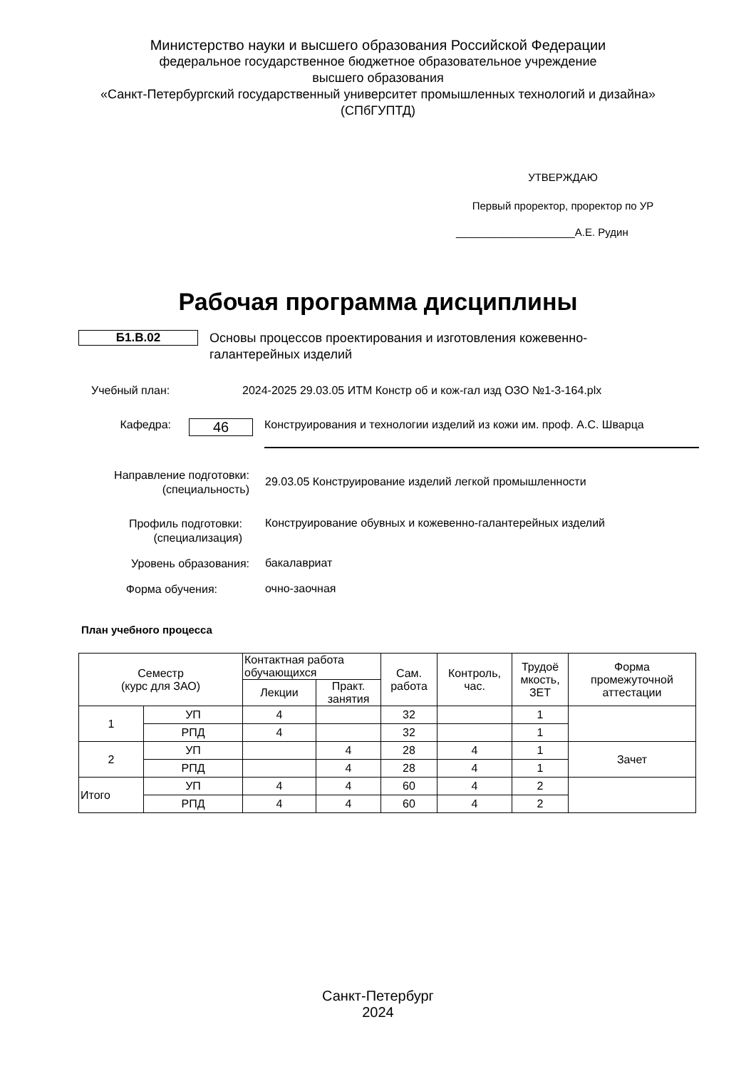Министерство науки и высшего образования Российской Федерации
федеральное государственное бюджетное образовательное учреждение
высшего образования
«Санкт-Петербургский государственный университет промышленных технологий и дизайна»
(СПбГУПТД)
УТВЕРЖДАЮ
Первый проректор, проректор по УР
____________________А.Е. Рудин
Рабочая программа дисциплины
Б1.В.02
Основы процессов проектирования и изготовления кожевенно-галантерейных изделий
Учебный план: 2024-2025 29.03.05 ИТМ Констр об и кож-гал изд ОЗО №1-3-164.plx
Кафедра:
46
Конструирования и технологии изделий из кожи им. проф. А.С. Шварца
Направление подготовки:
(специальность)
29.03.05 Конструирование изделий легкой промышленности
Профиль подготовки:
(специализация)
Конструирование обувных и кожевенно-галантерейных изделий
Уровень образования:
бакалавриат
Форма обучения:
очно-заочная
План учебного процесса
| Семестр (курс для ЗАО) | | Контактная работа обучающихся | | Сам. работа | Контроль, час. | Трудоё мкость, ЗЕТ | Форма промежуточной аттестации |
| --- | --- | --- | --- | --- | --- | --- | --- |
| | | Лекции | Практ. занятия | | | | |
| 1 | УП | 4 | | 32 | | 1 | |
| | РПД | 4 | | 32 | | 1 | |
| 2 | УП | | 4 | 28 | 4 | 1 | Зачет |
| | РПД | | 4 | 28 | 4 | 1 | |
| Итого | УП | 4 | 4 | 60 | 4 | 2 | |
| | РПД | 4 | 4 | 60 | 4 | 2 | |
Санкт-Петербург
2024